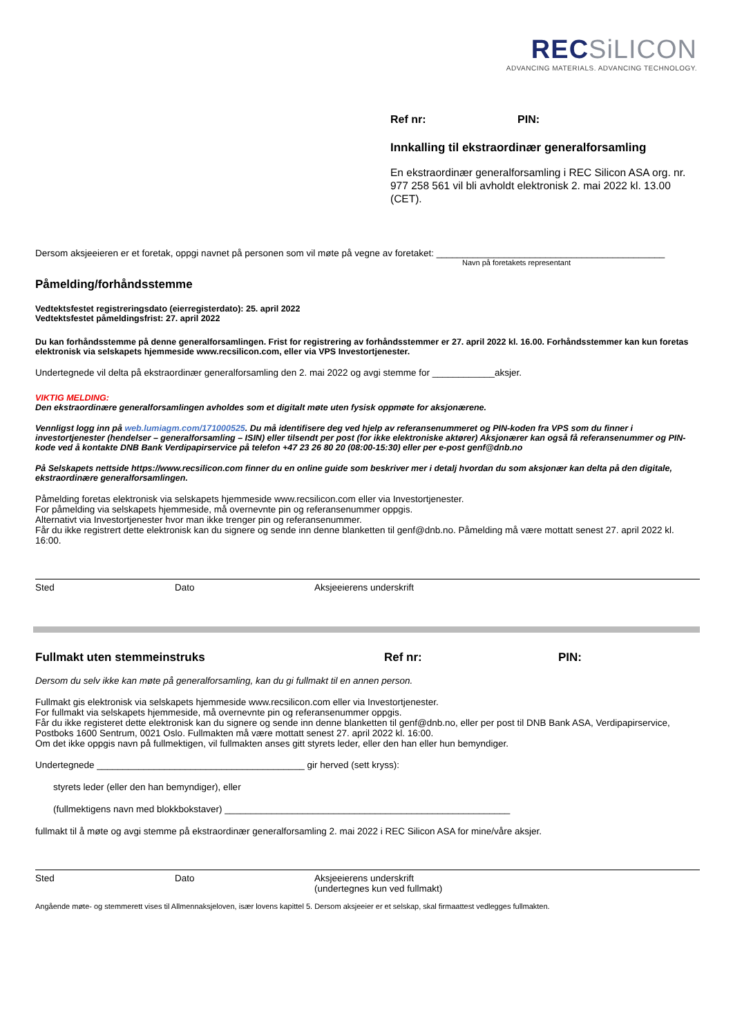RECSiLICON
ADVANCING MATERIALS. ADVANCING TECHNOLOGY.
Ref nr: PIN:
Innkalling til ekstraordinær generalforsamling
En ekstraordinær generalforsamling i REC Silicon ASA org. nr. 977 258 561 vil bli avholdt elektronisk 2. mai 2022 kl. 13.00 (CET).
Dersom aksjeeieren er et foretak, oppgi navnet på personen som vil møte på vegne av foretaket: ____________________________________________
Navn på foretakets representant
Påmelding/forhåndsstemme
Vedtektsfestet registreringsdato (eierregisterdato): 25. april 2022
Vedtektsfestet påmeldingsfrist: 27. april 2022
Du kan forhåndsstemme på denne generalforsamlingen. Frist for registrering av forhåndsstemmer er 27. april 2022 kl. 16.00. Forhåndsstemmer kan kun foretas elektronisk via selskapets hjemmeside www.recsilicon.com, eller via VPS Investortjenester.
Undertegnede vil delta på ekstraordinær generalforsamling den 2. mai 2022 og avgi stemme for ____________aksjer.
VIKTIG MELDING:
Den ekstraordinære generalforsamlingen avholdes som et digitalt møte uten fysisk oppmøte for aksjonærene.
Vennligst logg inn på web.lumiagm.com/171000525. Du må identifisere deg ved hjelp av referansenummeret og PIN-koden fra VPS som du finner i investortjenester (hendelser – generalforsamling – ISIN) eller tilsendt per post (for ikke elektroniske aktører) Aksjonærer kan også få referansenummer og PIN-kode ved å kontakte DNB Bank Verdipapirservice på telefon +47 23 26 80 20 (08:00-15:30) eller per e-post genf@dnb.no
På Selskapets nettside https://www.recsilicon.com finner du en online guide som beskriver mer i detalj hvordan du som aksjonær kan delta på den digitale, ekstraordinære generalforsamlingen.
Påmelding foretas elektronisk via selskapets hjemmeside www.recsilicon.com eller via Investortjenester.
For påmelding via selskapets hjemmeside, må overnevnte pin og referansenummer oppgis.
Alternativt via Investortjenester hvor man ikke trenger pin og referansenummer.
Får du ikke registrert dette elektronisk kan du signere og sende inn denne blanketten til genf@dnb.no. Påmelding må være mottatt senest 27. april 2022 kl. 16:00.
Sted Dato Aksjeeierens underskrift
Fullmakt uten stemmeinstruks Ref nr: PIN:
Dersom du selv ikke kan møte på generalforsamling, kan du gi fullmakt til en annen person.
Fullmakt gis elektronisk via selskapets hjemmeside www.recsilicon.com eller via Investortjenester.
For fullmakt via selskapets hjemmeside, må overnevnte pin og referansenummer oppgis.
Får du ikke registeret dette elektronisk kan du signere og sende inn denne blanketten til genf@dnb.no, eller per post til DNB Bank ASA, Verdipapirservice, Postboks 1600 Sentrum, 0021 Oslo. Fullmakten må være mottatt senest 27. april 2022 kl. 16:00.
Om det ikke oppgis navn på fullmektigen, vil fullmakten anses gitt styrets leder, eller den han eller hun bemyndiger.
Undertegnede ________________________________________ gir herved (sett kryss):
styrets leder (eller den han bemyndiger), eller
(fullmektigens navn med blokkbokstaver) _______________________________________________________
fullmakt til å møte og avgi stemme på ekstraordinær generalforsamling 2. mai 2022 i REC Silicon ASA for mine/våre aksjer.
Sted Dato Aksjeeierens underskrift
(undertegnes kun ved fullmakt)
Angående møte- og stemmerett vises til Allmennaksjeloven, især lovens kapittel 5. Dersom aksjeeier er et selskap, skal firmaattest vedlegges fullmakten.